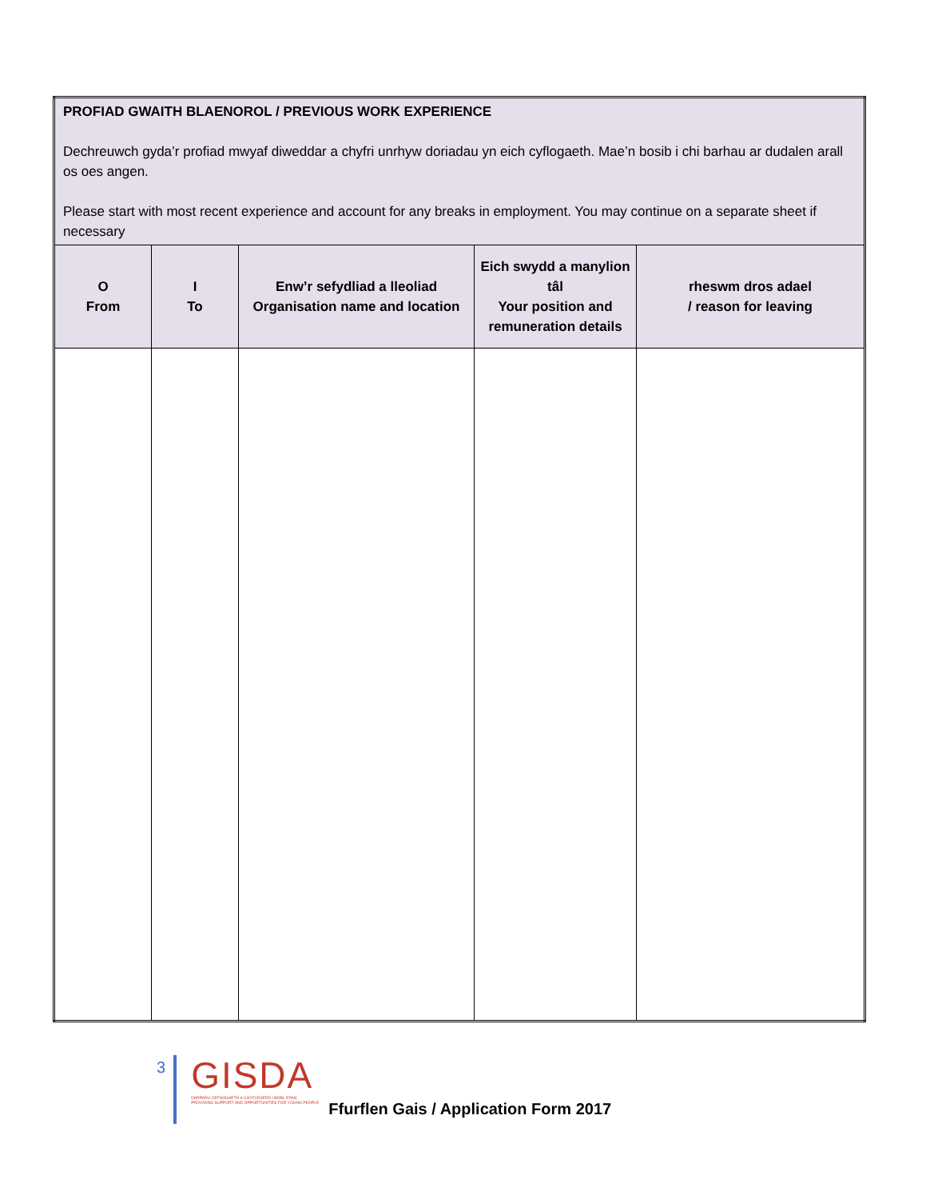| PROFIAD GWAITH BLAENOROL / PREVIOUS WORK EXPERIENCE Dechreuwch gyda’r profiad mwyaf diweddar a chyfri unrhyw doriadau yn eich cyflogaeth. Mae’n bosib i chi barhau ar dudalen arall os oes angen. Please start with most recent experience and account for any breaks in employment. You may continue on a separate sheet if necessary | | | | |
| O From | I To | Enw’r sefydliad a lleoliad Organisation name and location | Eich swydd a manylion tâl Your position and remuneration details | rheswm dros adael / reason for leaving |
3
GISDA
DARPARU CEFNOGAETH A CHYFLEOEDD I BOBL IFANC
PROVIDING SUPPORT AND OPPORTUNITIES FOR YOUNG PEOPLE
Ffurflen Gais / Application Form 2017